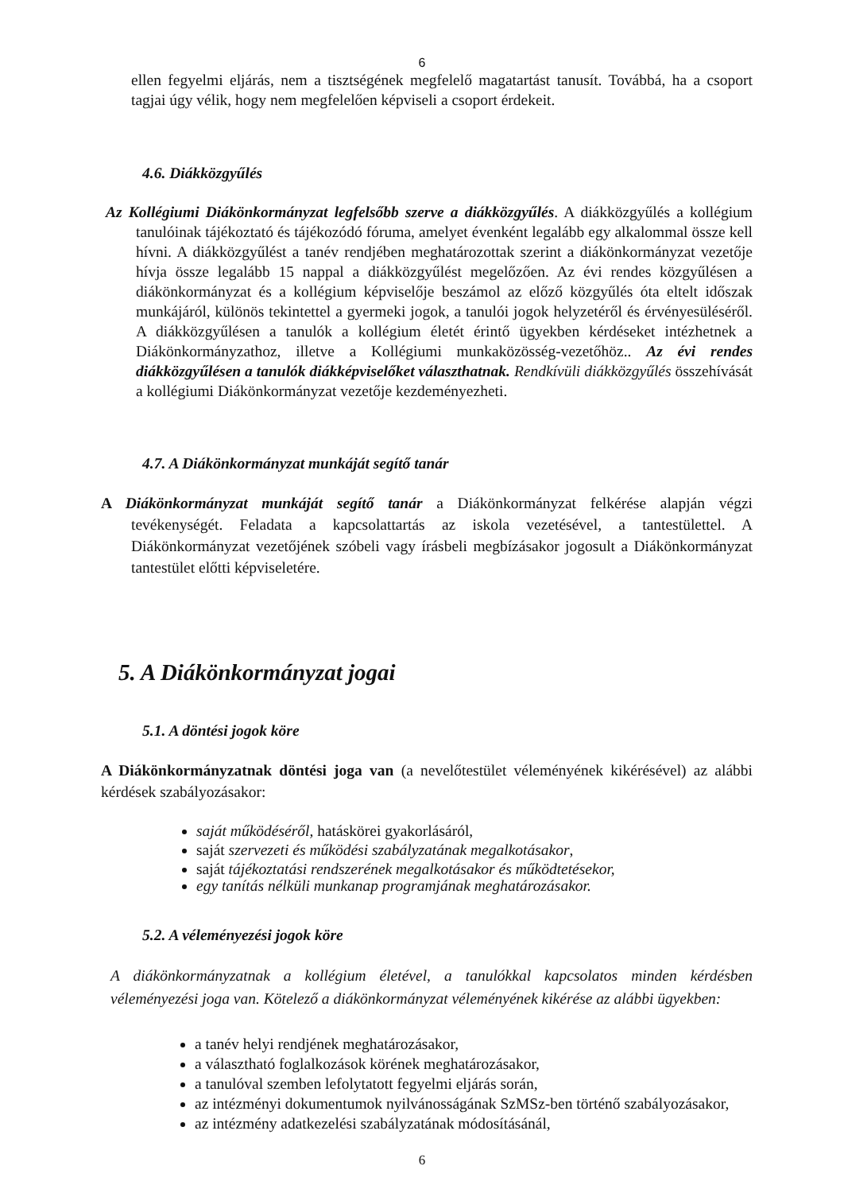6
ellen fegyelmi eljárás, nem a tisztségének megfelelő magatartást tanusít. Továbbá, ha a csoport tagjai úgy vélik, hogy nem megfelelően képviseli a csoport érdekeit.
4.6. Diákközgyűlés
Az Kollégiumi Diákönkormányzat legfelsőbb szerve a diákközgyűlés. A diákközgyűlés a kollégium tanulóinak tájékoztató és tájékozódó fóruma, amelyet évenként legalább egy alkalommal össze kell hívni. A diákközgyűlést a tanév rendjében meghatározottak szerint a diákönkormányzat vezetője hívja össze legalább 15 nappal a diákközgyűlést megelőzően. Az évi rendes közgyűlésen a diákönkormányzat és a kollégium képviselője beszámol az előző közgyűlés óta eltelt időszak munkájáról, különös tekintettel a gyermeki jogok, a tanulói jogok helyzetéről és érvényesüléséről. A diákközgyűlésen a tanulók a kollégium életét érintő ügyekben kérdéseket intézhetnek a Diákönkormányzathoz, illetve a Kollégiumi munkaközösség-vezetőhöz.. Az évi rendes diákközgyűlésen a tanulók diákképviselőket választhatnak. Rendkívüli diákközgyűlés összehívását a kollégiumi Diákönkormányzat vezetője kezdeményezheti.
4.7. A Diákönkormányzat munkáját segítő tanár
A Diákönkormányzat munkáját segítő tanár a Diákönkormányzat felkérése alapján végzi tevékenységét. Feladata a kapcsolattartás az iskola vezetésével, a tantestülettel. A Diákönkormányzat vezetőjének szóbeli vagy írásbeli megbízásakor jogosult a Diákönkormányzat tantestület előtti képviseletére.
5. A Diákönkormányzat jogai
5.1. A döntési jogok köre
A Diákönkormányzatnak döntési joga van (a nevelőtestület véleményének kikérésével) az alábbi kérdések szabályozásakor:
saját működéséről, hatáskörei gyakorlásáról,
saját szervezeti és működési szabályzatának megalkotásakor,
saját tájékoztatási rendszerének megalkotásakor és működtetésekor,
egy tanítás nélküli munkanap programjának meghatározásakor.
5.2. A véleményezési jogok köre
A diákönkormányzatnak a kollégium életével, a tanulókkal kapcsolatos minden kérdésben véleményezési joga van. Kötelező a diákönkormányzat véleményének kikérése az alábbi ügyekben:
a tanév helyi rendjének meghatározásakor,
a választható foglalkozások körének meghatározásakor,
a tanulóval szemben lefolytatott fegyelmi eljárás során,
az intézményi dokumentumok nyilvánosságának SzMSz-ben történő szabályozásakor,
az intézmény adatkezelési szabályzatának módosításánál,
6